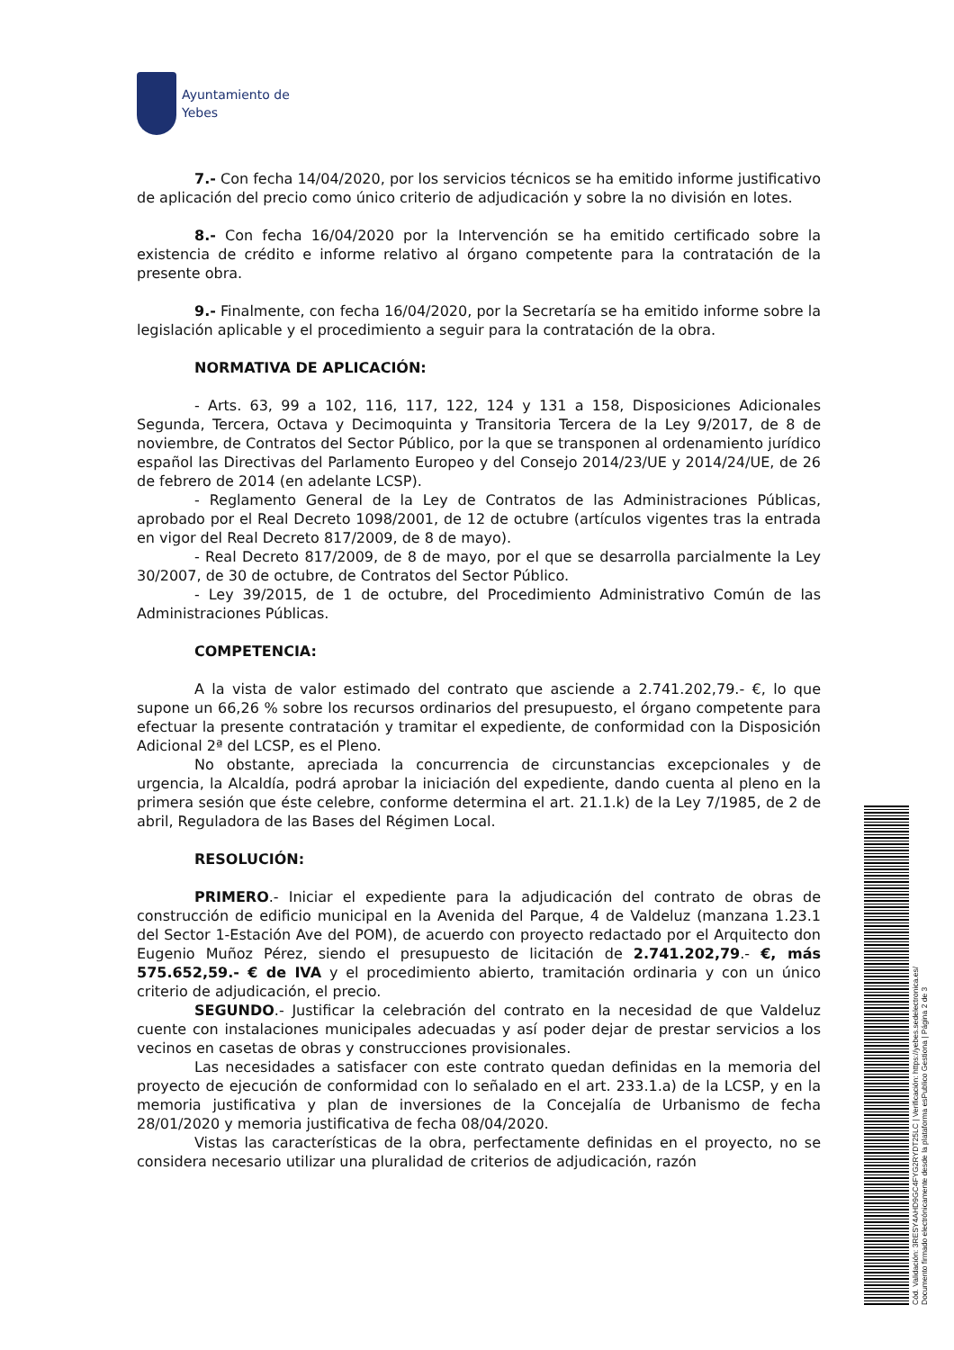Ayuntamiento de
Yebes
7.- Con fecha 14/04/2020, por los servicios técnicos se ha emitido informe justificativo de aplicación del precio como único criterio de adjudicación y sobre la no división en lotes.
8.- Con fecha 16/04/2020 por la Intervención se ha emitido certificado sobre la existencia de crédito e informe relativo al órgano competente para la contratación de la presente obra.
9.- Finalmente, con fecha 16/04/2020, por la Secretaría se ha emitido informe sobre la legislación aplicable y el procedimiento a seguir para la contratación de la obra.
NORMATIVA DE APLICACIÓN:
- Arts. 63, 99 a 102, 116, 117, 122, 124 y 131 a 158, Disposiciones Adicionales Segunda, Tercera, Octava y Decimoquinta y Transitoria Tercera de la Ley 9/2017, de 8 de noviembre, de Contratos del Sector Público, por la que se transponen al ordenamiento jurídico español las Directivas del Parlamento Europeo y del Consejo 2014/23/UE y 2014/24/UE, de 26 de febrero de 2014 (en adelante LCSP).
- Reglamento General de la Ley de Contratos de las Administraciones Públicas, aprobado por el Real Decreto 1098/2001, de 12 de octubre (artículos vigentes tras la entrada en vigor del Real Decreto 817/2009, de 8 de mayo).
- Real Decreto 817/2009, de 8 de mayo, por el que se desarrolla parcialmente la Ley 30/2007, de 30 de octubre, de Contratos del Sector Público.
- Ley 39/2015, de 1 de octubre, del Procedimiento Administrativo Común de las Administraciones Públicas.
COMPETENCIA:
A la vista de valor estimado del contrato que asciende a 2.741.202,79.- €, lo que supone un 66,26 % sobre los recursos ordinarios del presupuesto, el órgano competente para efectuar la presente contratación y tramitar el expediente, de conformidad con la Disposición Adicional 2ª del LCSP, es el Pleno.
No obstante, apreciada la concurrencia de circunstancias excepcionales y de urgencia, la Alcaldía, podrá aprobar la iniciación del expediente, dando cuenta al pleno en la primera sesión que éste celebre, conforme determina el art. 21.1.k) de la Ley 7/1985, de 2 de abril, Reguladora de las Bases del Régimen Local.
RESOLUCIÓN:
PRIMERO.- Iniciar el expediente para la adjudicación del contrato de obras de construcción de edificio municipal en la Avenida del Parque, 4 de Valdeluz (manzana 1.23.1 del Sector 1-Estación Ave del POM), de acuerdo con proyecto redactado por el Arquitecto don Eugenio Muñoz Pérez, siendo el presupuesto de licitación de 2.741.202,79.- €, más 575.652,59.- € de IVA y el procedimiento abierto, tramitación ordinaria y con un único criterio de adjudicación, el precio.
SEGUNDO.- Justificar la celebración del contrato en la necesidad de que Valdeluz cuente con instalaciones municipales adecuadas y así poder dejar de prestar servicios a los vecinos en casetas de obras y construcciones provisionales.
Las necesidades a satisfacer con este contrato quedan definidas en la memoria del proyecto de ejecución de conformidad con lo señalado en el art. 233.1.a) de la LCSP, y en la memoria justificativa y plan de inversiones de la Concejalía de Urbanismo de fecha 28/01/2020 y memoria justificativa de fecha 08/04/2020.
Vistas las características de la obra, perfectamente definidas en el proyecto, no se considera necesario utilizar una pluralidad de criterios de adjudicación, razón
Cód. Validación: 3RESY4AHD9GC4FYG2RYDT25LC | Verificación: https://yebes.sedelectronica.es/
Documento firmado electrónicamente desde la plataforma esPublico Gestiona | Página 2 de 3